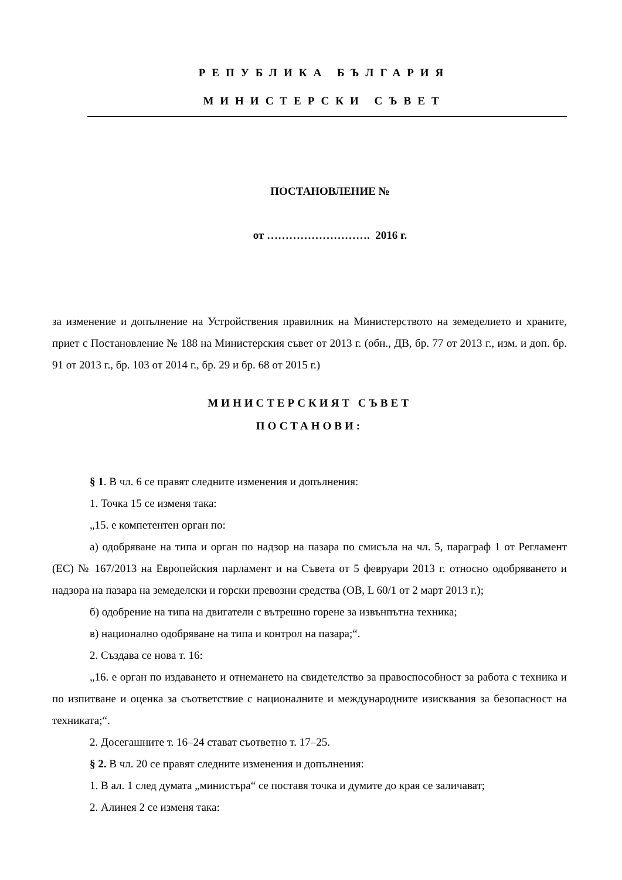РЕПУБЛИКА БЪЛГАРИЯ
МИНИСТЕРСКИ СЪВЕТ
ПОСТАНОВЛЕНИЕ №
от ………………………. 2016 г.
за изменение и допълнение на Устройствения правилник на Министерството на земеделието и храните, приет с Постановление № 188 на Министерския съвет от 2013 г. (обн., ДВ, бр. 77 от 2013 г., изм. и доп. бр. 91 от 2013 г., бр. 103 от 2014 г., бр. 29 и бр. 68 от 2015 г.)
МИНИСТЕРСКИЯТ СЪВЕТ
ПОСТАНОВИ:
§ 1. В чл. 6 се правят следните изменения и допълнения:
1. Точка 15 се изменя така:
„15. е компетентен орган по:
а) одобряване на типа и орган по надзор на пазара по смисъла на чл. 5, параграф 1 от Регламент (ЕС) № 167/2013 на Европейския парламент и на Съвета от 5 февруари 2013 г. относно одобряването и надзора на пазара на земеделски и горски превозни средства (ОВ, L 60/1 от 2 март 2013 г.);
б) одобрение на типа на двигатели с вътрешно горене за извънпътна техника;
в) национално одобряване на типа и контрол на пазара;“.
2. Създава се нова т. 16:
„16. е орган по издаването и отнемането на свидетелство за правоспособност за работа с техника и по изпитване и оценка за съответствие с националните и международните изисквания за безопасност на техниката;“.
2. Досегашните т. 16–24 стават съответно т. 17–25.
§ 2. В чл. 20 се правят следните изменения и допълнения:
1. В ал. 1 след думата „министъра“ се поставя точка и думите до края се заличават;
2. Алинея 2 се изменя така: